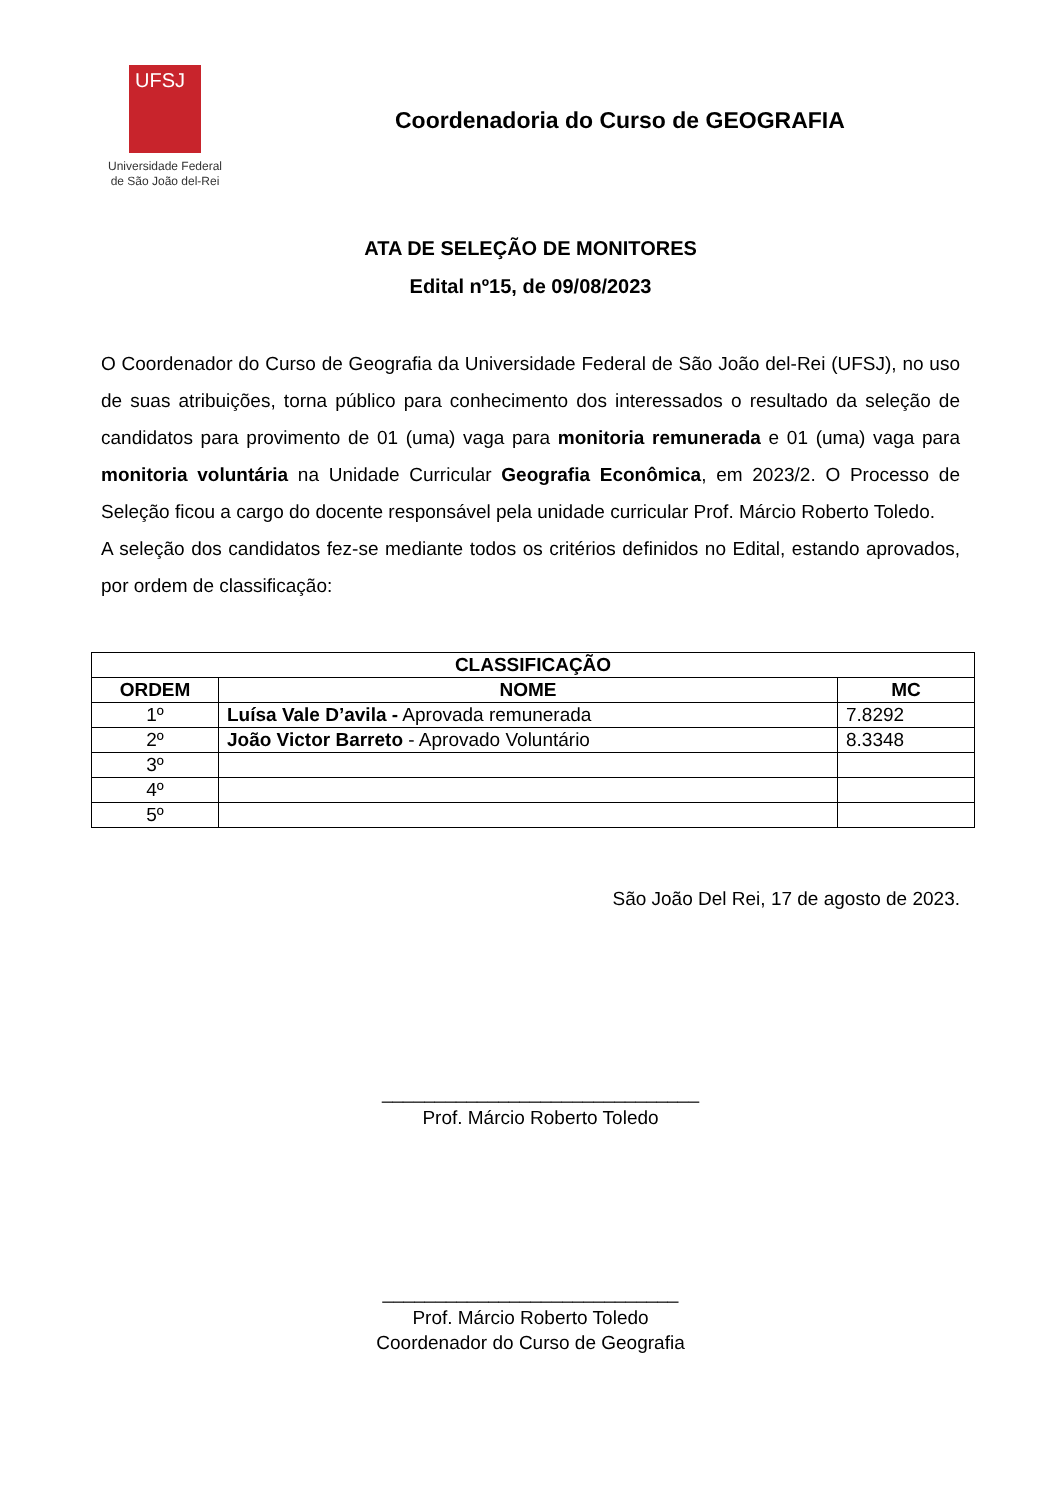UFSJ
Universidade Federal
de São João del-Rei
Coordenadoria do Curso de GEOGRAFIA
ATA DE SELEÇÃO DE MONITORES
Edital nº15, de 09/08/2023
O Coordenador do Curso de Geografia da Universidade Federal de São João del-Rei (UFSJ), no uso de suas atribuições, torna público para conhecimento dos interessados o resultado da seleção de candidatos para provimento de 01 (uma) vaga para monitoria remunerada e 01 (uma) vaga para monitoria voluntária na Unidade Curricular Geografia Econômica, em 2023/2. O Processo de Seleção ficou a cargo do docente responsável pela unidade curricular Prof. Márcio Roberto Toledo.
A seleção dos candidatos fez-se mediante todos os critérios definidos no Edital, estando aprovados, por ordem de classificação:
| CLASSIFICAÇÃO | | |
| --- | --- | --- |
| ORDEM | NOME | MC |
| 1º | Luísa Vale D’avila - Aprovada remunerada | 7.8292 |
| 2º | João Victor Barreto - Aprovado Voluntário | 8.3348 |
| 3º | | |
| 4º | | |
| 5º | | |
São João Del Rei, 17 de agosto de 2023.
______________________________
Prof. Márcio Roberto Toledo
____________________________
Prof. Márcio Roberto Toledo
Coordenador do Curso de Geografia